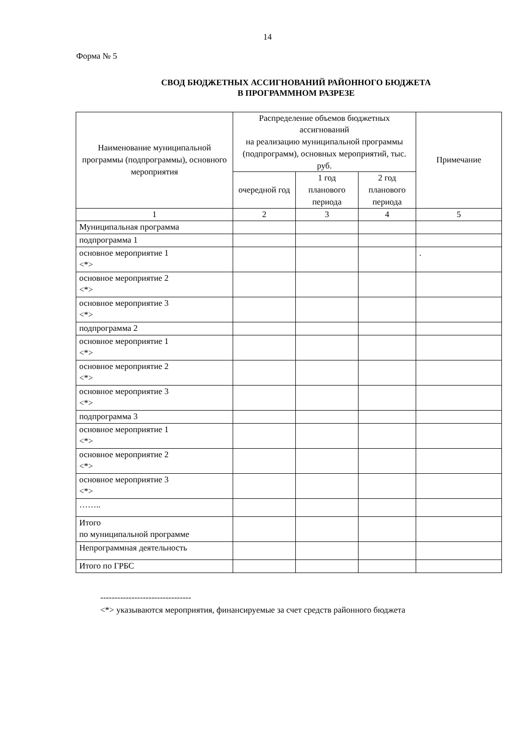14
Форма № 5
СВОД БЮДЖЕТНЫХ АССИГНОВАНИЙ РАЙОННОГО БЮДЖЕТА
В ПРОГРАММНОМ РАЗРЕЗЕ
| Наименование муниципальной программы (подпрограммы), основного мероприятия | Распределение объемов бюджетных ассигнований на реализацию муниципальной программы (подпрограмм), основных мероприятий, тыс. руб. | | | Примечание |
| --- | --- | --- | --- | --- |
| | очередной год | 1 год планового периода | 2 год планового периода | |
| 1 | 2 | 3 | 4 | 5 |
| Муниципальная программа | | | | |
| подпрограмма 1 | | | | |
| основное мероприятие 1 <*> | | | | . |
| основное мероприятие 2 <*> | | | | |
| основное мероприятие 3 <*> | | | | |
| подпрограмма 2 | | | | |
| основное мероприятие 1 <*> | | | | |
| основное мероприятие 2 <*> | | | | |
| основное мероприятие 3 <*> | | | | |
| подпрограмма 3 | | | | |
| основное мероприятие 1 <*> | | | | |
| основное мероприятие 2 <*> | | | | |
| основное мероприятие 3 <*> | | | | |
| …….. | | | | |
| Итого по муниципальной программе | | | | |
| Непрограммная деятельность | | | | |
| Итого по ГРБС | | | | |
--------------------------------
<*> указываются мероприятия, финансируемые за счет средств районного бюджета